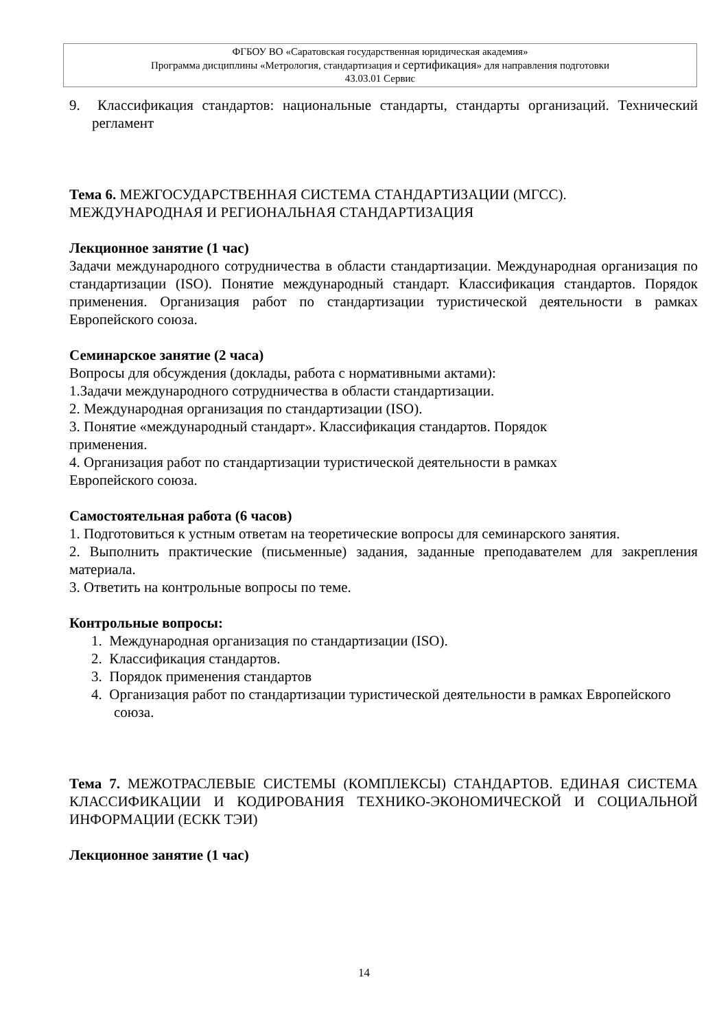ФГБОУ ВО «Саратовская государственная юридическая академия»
Программа дисциплины «Метрология, стандартизация и сертификация» для направления подготовки
43.03.01 Сервис
9. Классификация стандартов: национальные стандарты, стандарты организаций. Технический регламент
Тема 6. МЕЖГОСУДАРСТВЕННАЯ СИСТЕМА СТАНДАРТИЗАЦИИ (МГСС). МЕЖДУНАРОДНАЯ И РЕГИОНАЛЬНАЯ СТАНДАРТИЗАЦИЯ
Лекционное занятие (1 час)
Задачи международного сотрудничества в области стандартизации. Международная организация по стандартизации (ISO). Понятие международный стандарт. Классификация стандартов. Порядок применения. Организация работ по стандартизации туристической деятельности в рамках Европейского союза.
Семинарское занятие (2 часа)
Вопросы для обсуждения (доклады, работа с нормативными актами):
1.Задачи международного сотрудничества в области стандартизации.
2. Международная организация по стандартизации (ISO).
3. Понятие «международный стандарт». Классификация стандартов. Порядок
применения.
4. Организация работ по стандартизации туристической деятельности в рамках
Европейского союза.
Самостоятельная работа (6 часов)
1. Подготовиться к устным ответам на теоретические вопросы для семинарского занятия.
2. Выполнить практические (письменные) задания, заданные преподавателем для закрепления материала.
3. Ответить на контрольные вопросы по теме.
Контрольные вопросы:
1. Международная организация по стандартизации (ISO).
2. Классификация стандартов.
3. Порядок применения стандартов
4. Организация работ по стандартизации туристической деятельности в рамках Европейского союза.
Тема 7. МЕЖОТРАСЛЕВЫЕ СИСТЕМЫ (КОМПЛЕКСЫ) СТАНДАРТОВ. ЕДИНАЯ СИСТЕМА КЛАССИФИКАЦИИ И КОДИРОВАНИЯ ТЕХНИКО-ЭКОНОМИЧЕСКОЙ И СОЦИАЛЬНОЙ ИНФОРМАЦИИ (ЕСКК ТЭИ)
Лекционное занятие (1 час)
14